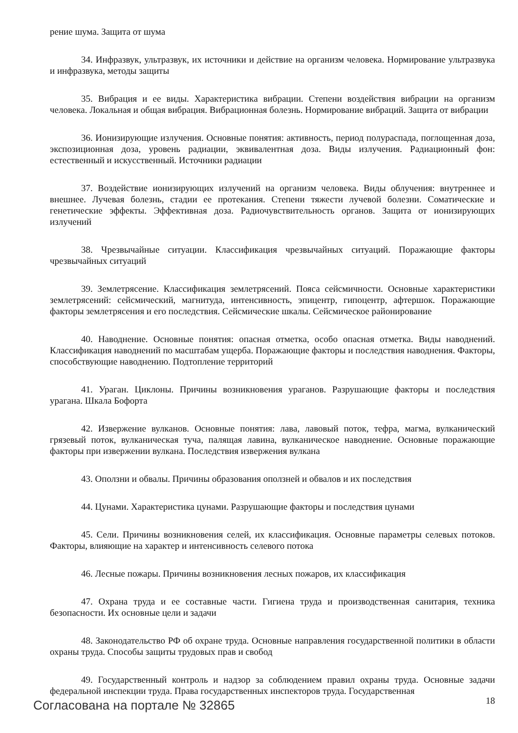рение шума. Защита от шума
34. Инфразвук, ультразвук, их источники и действие на организм человека. Нормирование ультразвука и инфразвука, методы защиты
35. Вибрация и ее виды. Характеристика вибрации. Степени воздействия вибрации на организм человека. Локальная и общая вибрация. Вибрационная болезнь. Нормирование вибраций. Защита от вибрации
36. Ионизирующие излучения. Основные понятия: активность, период полураспада, поглощенная доза, экспозиционная доза, уровень радиации, эквивалентная доза. Виды излучения. Радиационный фон: естественный и искусственный. Источники радиации
37. Воздействие ионизирующих излучений на организм человека. Виды облучения: внутреннее и внешнее. Лучевая болезнь, стадии ее протекания. Степени тяжести лучевой болезни. Соматические и генетические эффекты. Эффективная доза. Радиочувствительность органов. Защита от ионизирующих излучений
38. Чрезвычайные ситуации. Классификация чрезвычайных ситуаций. Поражающие факторы чрезвычайных ситуаций
39. Землетрясение. Классификация землетрясений. Пояса сейсмичности. Основные характеристики землетрясений: сейсмический, магнитуда, интенсивность, эпицентр, гипоцентр, афтершок. Поражающие факторы землетрясения и его последствия. Сейсмические шкалы. Сейсмическое районирование
40. Наводнение. Основные понятия: опасная отметка, особо опасная отметка. Виды наводнений. Классификация наводнений по масштабам ущерба. Поражающие факторы и последствия наводнения. Факторы, способствующие наводнению. Подтопление территорий
41. Ураган. Циклоны. Причины возникновения ураганов. Разрушающие факторы и последствия урагана. Шкала Бофорта
42. Извержение вулканов. Основные понятия: лава, лавовый поток, тефра, магма, вулканический грязевый поток, вулканическая туча, палящая лавина, вулканическое наводнение. Основные поражающие факторы при извержении вулкана. Последствия извержения вулкана
43. Оползни и обвалы. Причины образования оползней и обвалов и их последствия
44. Цунами. Характеристика цунами. Разрушающие факторы и последствия цунами
45. Сели. Причины возникновения селей, их классификация. Основные параметры селевых потоков. Факторы, влияющие на характер и интенсивность селевого потока
46. Лесные пожары. Причины возникновения лесных пожаров, их классификация
47. Охрана труда и ее составные части. Гигиена труда и производственная санитария, техника безопасности. Их основные цели и задачи
48. Законодательство РФ об охране труда. Основные направления государственной политики в области охраны труда. Способы защиты трудовых прав и свобод
49. Государственный контроль и надзор за соблюдением правил охраны труда. Основные задачи федеральной инспекции труда. Права государственных инспекторов труда. Государственная
Согласована на портале № 32865 18